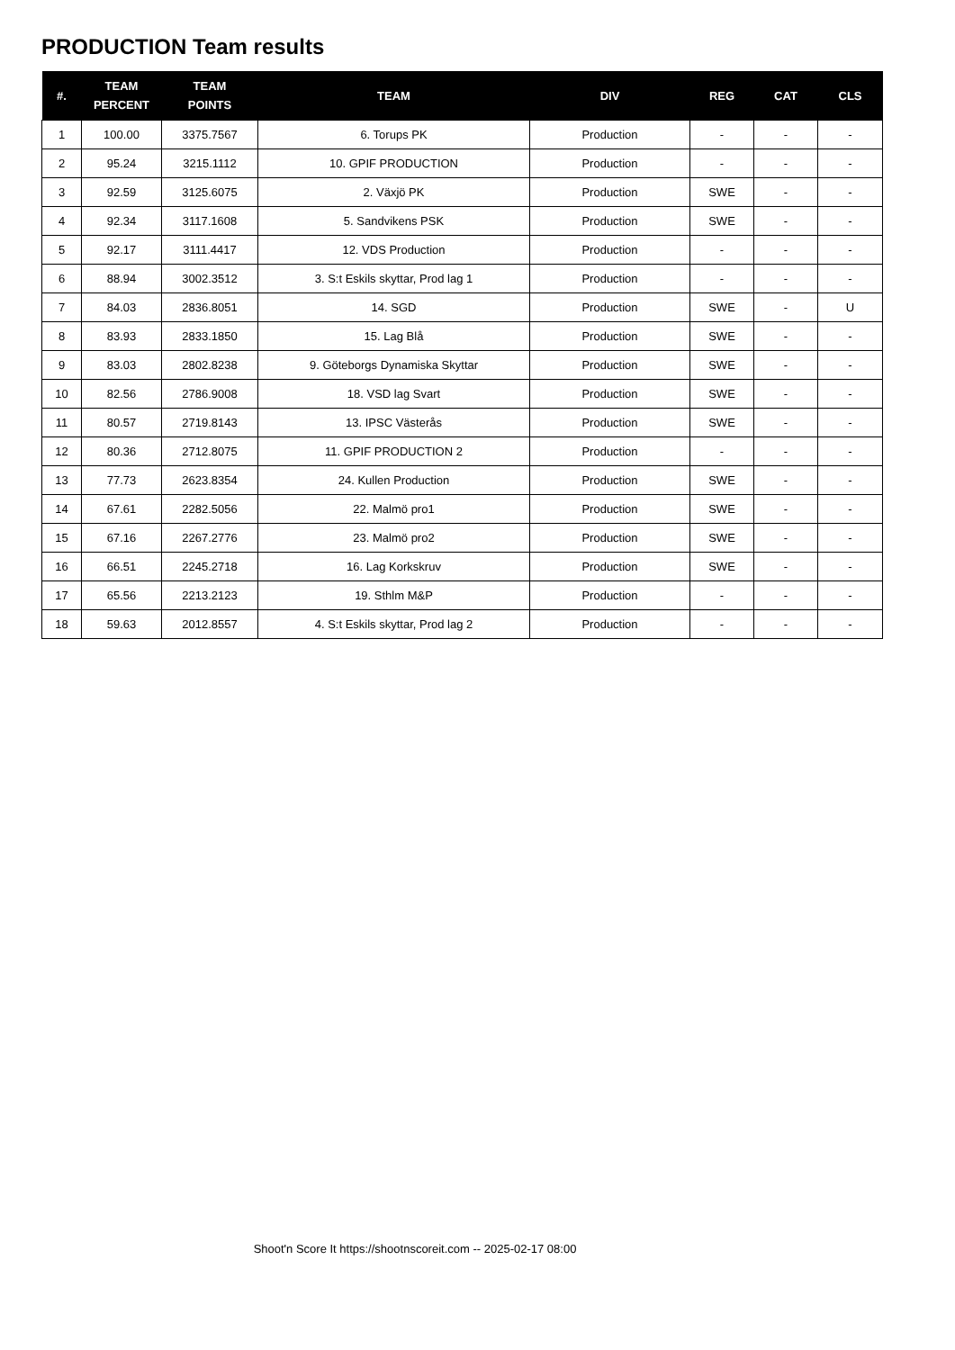PRODUCTION Team results
| #. | TEAM PERCENT | TEAM POINTS | TEAM | DIV | REG | CAT | CLS |
| --- | --- | --- | --- | --- | --- | --- | --- |
| 1 | 100.00 | 3375.7567 | 6. Torups PK | Production | - | - | - |
| 2 | 95.24 | 3215.1112 | 10. GPIF PRODUCTION | Production | - | - | - |
| 3 | 92.59 | 3125.6075 | 2. Växjö PK | Production | SWE | - | - |
| 4 | 92.34 | 3117.1608 | 5. Sandvikens PSK | Production | SWE | - | - |
| 5 | 92.17 | 3111.4417 | 12. VDS Production | Production | - | - | - |
| 6 | 88.94 | 3002.3512 | 3. S:t Eskils skyttar, Prod lag 1 | Production | - | - | - |
| 7 | 84.03 | 2836.8051 | 14. SGD | Production | SWE | - | U |
| 8 | 83.93 | 2833.1850 | 15. Lag Blå | Production | SWE | - | - |
| 9 | 83.03 | 2802.8238 | 9. Göteborgs Dynamiska Skyttar | Production | SWE | - | - |
| 10 | 82.56 | 2786.9008 | 18. VSD lag Svart | Production | SWE | - | - |
| 11 | 80.57 | 2719.8143 | 13. IPSC Västerås | Production | SWE | - | - |
| 12 | 80.36 | 2712.8075 | 11. GPIF PRODUCTION 2 | Production | - | - | - |
| 13 | 77.73 | 2623.8354 | 24. Kullen Production | Production | SWE | - | - |
| 14 | 67.61 | 2282.5056 | 22. Malmö pro1 | Production | SWE | - | - |
| 15 | 67.16 | 2267.2776 | 23. Malmö pro2 | Production | SWE | - | - |
| 16 | 66.51 | 2245.2718 | 16. Lag Korkskruv | Production | SWE | - | - |
| 17 | 65.56 | 2213.2123 | 19. Sthlm M&P | Production | - | - | - |
| 18 | 59.63 | 2012.8557 | 4. S:t Eskils skyttar, Prod lag 2 | Production | - | - | - |
Shoot'n Score It https://shootnscoreit.com -- 2025-02-17 08:00